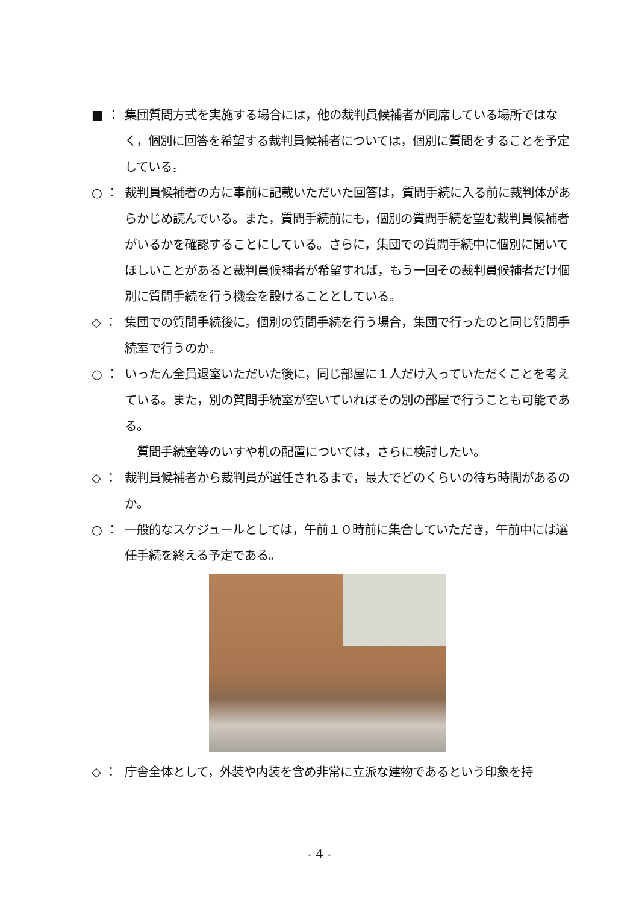■ ： 集団質問方式を実施する場合には，他の裁判員候補者が同席している場所ではなく，個別に回答を希望する裁判員候補者については，個別に質問をすることを予定している。
○ ： 裁判員候補者の方に事前に記載いただいた回答は，質問手続に入る前に裁判体があらかじめ読んでいる。また，質問手続前にも，個別の質問手続を望む裁判員候補者がいるかを確認することにしている。さらに，集団での質問手続中に個別に聞いてほしいことがあると裁判員候補者が希望すれば，もう一回その裁判員候補者だけ個別に質問手続を行う機会を設けることとしている。
◇ ： 集団での質問手続後に，個別の質問手続を行う場合，集団で行ったのと同じ質問手続室で行うのか。
○ ： いったん全員退室いただいた後に，同じ部屋に１人だけ入っていただくことを考えている。また，別の質問手続室が空いていればその別の部屋で行うことも可能である。
質問手続室等のいすや机の配置については，さらに検討したい。
◇ ： 裁判員候補者から裁判員が選任されるまで，最大でどのくらいの待ち時間があるのか。
○ ： 一般的なスケジュールとしては，午前１０時前に集合していただき，午前中には選任手続を終える予定である。
◇ ： 庁舎全体として，外装や内装を含め非常に立派な建物であるという印象を持
- 4 -